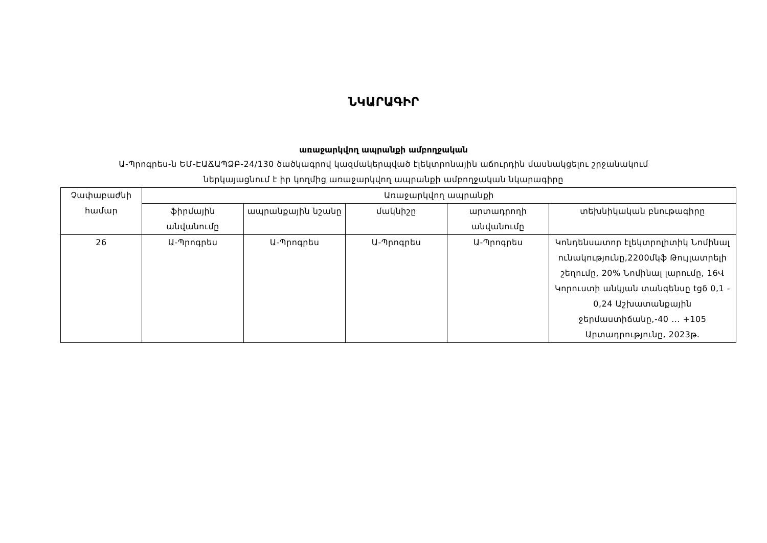ՆԿԱՐԱԳԻՐ
առաջարկվող ապրանքի ամբողջական
Ա-Պրոգրես-ն ԵՄ-ԷԱՃԱՊՁԲ-24/130 ծածկագրով կազմակերպված էլեկտրոնային աճուրդին մասնակցելու շրջանակում
ներկայացնում է իր կողմից առաջարկվող ապրանքի ամբողջական նկարագիրը
| Չափաբաժնի համար | Առաջարկվող ապրանքի | | | | |
| --- | --- | --- | --- | --- | --- |
| | ֆիրմային անվանումը | ապրանքային նշանը | մակնիշը | արտադրողի անվանումը | տեխնիկական բնութագիրը |
| 26 | Ա-Պրոգրես | Ա-Պրոգրես | Ա-Պրոգրես | Ա-Պրոգրես | Կոնդենսատոր էլեկտրոլիտիկ Նոմինալ ունակությունը,2200մկֆ Թույլատրելի շեղումը, 20% Նոմինալ լարումը, 16Վ Կորուստի անկյան տանգենսը tgδ 0,1 - 0,24 Աշխատանքային ջերմաստիճանը,-40 ... +105 Արտադրությունը, 2023թ. |